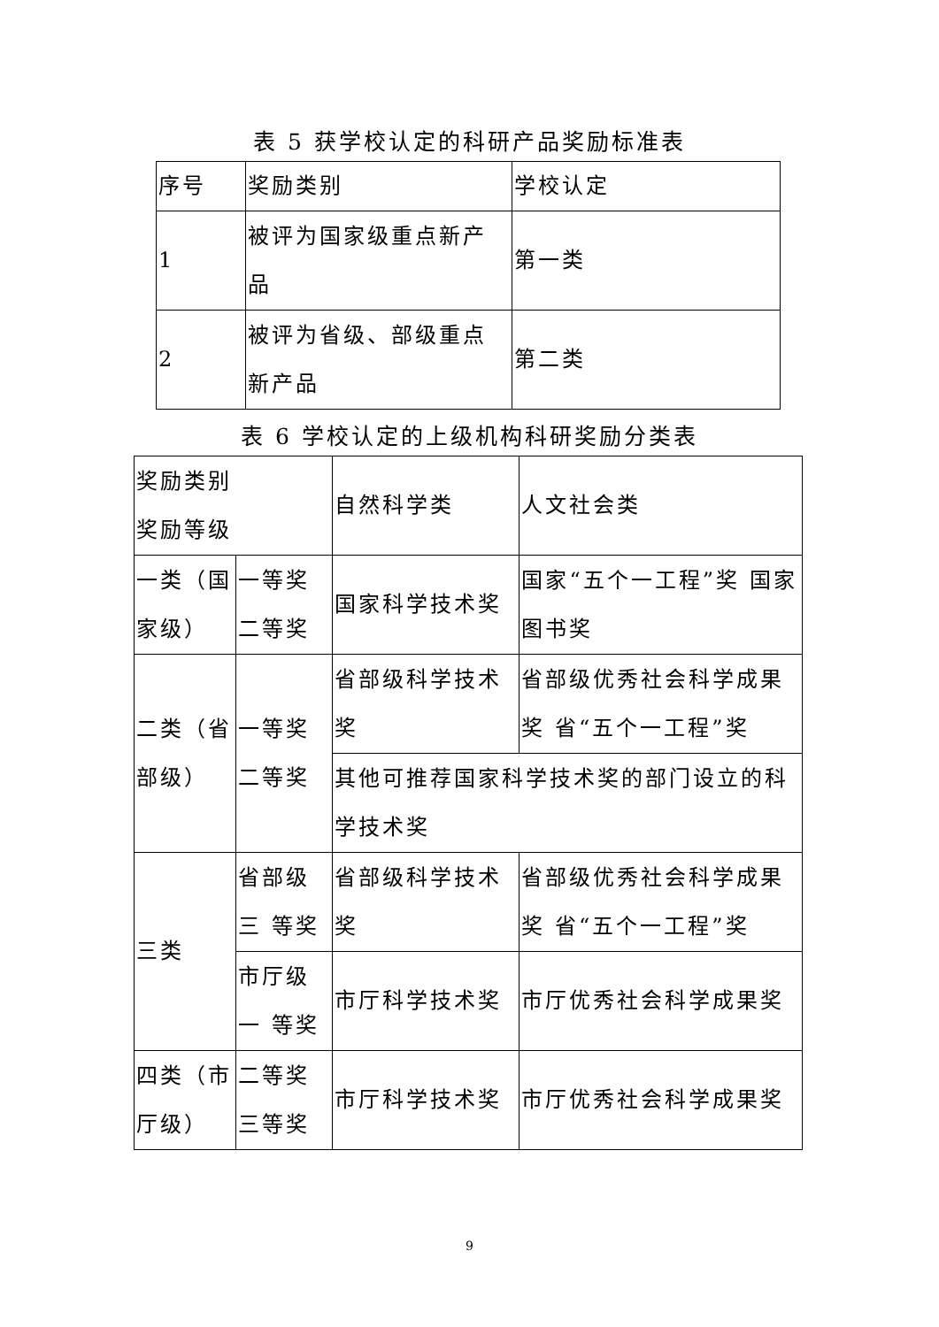表 5 获学校认定的科研产品奖励标准表
| 序号 | 奖励类别 | 学校认定 |
| --- | --- | --- |
| 1 | 被评为国家级重点新产品 | 第一类 |
| 2 | 被评为省级、部级重点新产品 | 第二类 |
表 6 学校认定的上级机构科研奖励分类表
| 奖励类别 奖励等级 | | 自然科学类 | 人文社会类 |
| 一类（国家级） | 一等奖 二等奖 | 国家科学技术奖 | 国家“五个一工程”奖 国家图书奖 |
| 二类（省部级） | 一等奖 二等奖 | 省部级科学技术奖 | 省部级优秀社会科学成果奖 省“五个一工程”奖 |
| | | 其他可推荐国家科学技术奖的部门设立的科学技术奖 | |
| 三类 | 省部级三 等奖 | 省部级科学技术奖 | 省部级优秀社会科学成果奖 省“五个一工程”奖 |
| | 市厅级一 等奖 | 市厅科学技术奖 | 市厅优秀社会科学成果奖 |
| 四类（市厅级） | 二等奖 三等奖 | 市厅科学技术奖 | 市厅优秀社会科学成果奖 |
9